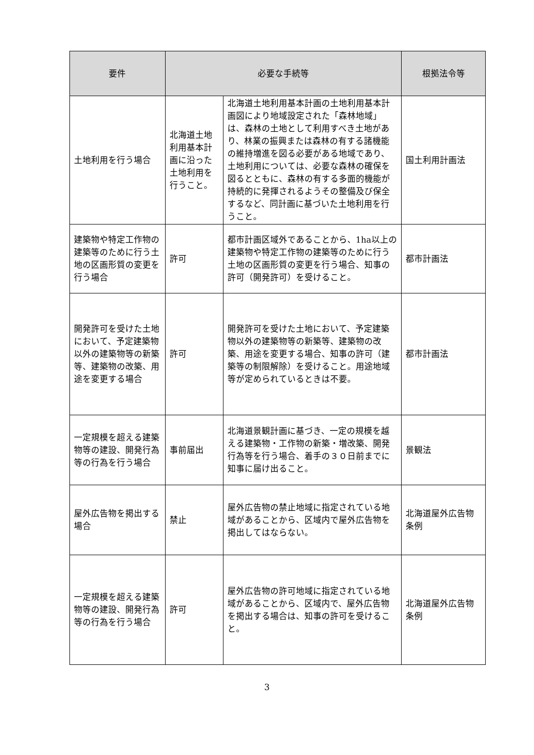| 要件 | 必要な手続等 | | 根拠法令等 |
| --- | --- | --- | --- |
| 土地利用を行う場合 | 北海道土地利用基本計画に沿った土地利用を行うこと。 | 北海道土地利用基本計画の土地利用基本計画図により地域設定された「森林地域」は、森林の土地として利用すべき土地があり、林業の振興または森林の有する諸機能の維持増進を図る必要がある地域であり、土地利用については、必要な森林の確保を図るとともに、森林の有する多面的機能が持続的に発揮されるようその整備及び保全するなど、同計画に基づいた土地利用を行うこと。 | 国土利用計画法 |
| 建築物や特定工作物の建築等のために行う土地の区画形質の変更を行う場合 | 許可 | 都市計画区域外であることから、1ha以上の建築物や特定工作物の建築等のために行う土地の区画形質の変更を行う場合、知事の許可（開発許可）を受けること。 | 都市計画法 |
| 開発許可を受けた土地において、予定建築物以外の建築物等の新築等、建築物の改築、用途を変更する場合 | 許可 | 開発許可を受けた土地において、予定建築物以外の建築物等の新築等、建築物の改築、用途を変更する場合、知事の許可（建築等の制限解除）を受けること。用途地域等が定められているときは不要。 | 都市計画法 |
| 一定規模を超える建築物等の建設、開発行為等の行為を行う場合 | 事前届出 | 北海道景観計画に基づき、一定の規模を越える建築物・工作物の新築・増改築、開発行為等を行う場合、着手の３０日前までに知事に届け出ること。 | 景観法 |
| 屋外広告物を掲出する場合 | 禁止 | 屋外広告物の禁止地域に指定されている地域があることから、区域内で屋外広告物を掲出してはならない。 | 北海道屋外広告物条例 |
| 一定規模を超える建築物等の建設、開発行為等の行為を行う場合 | 許可 | 屋外広告物の許可地域に指定されている地域があることから、区域内で、屋外広告物を掲出する場合は、知事の許可を受けること。 | 北海道屋外広告物条例 |
3